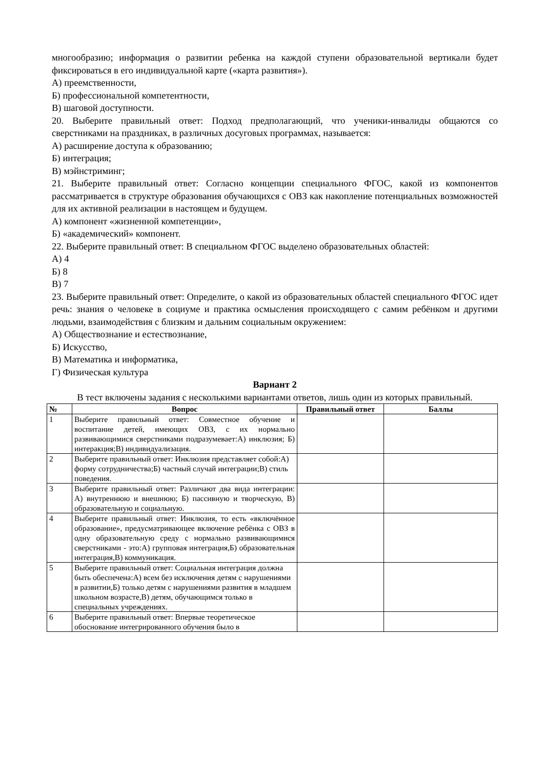многообразию; информация о развитии ребенка на каждой ступени образовательной вертикали будет фиксироваться в его индивидуальной карте («карта развития»).
А) преемственности,
Б) профессиональной компетентности,
В) шаговой доступности.
20. Выберите правильный ответ: Подход предполагающий, что ученики-инвалиды общаются со сверстниками на праздниках, в различных досуговых программах, называется:
А) расширение доступа к образованию;
Б) интеграция;
В) мэйнстриминг;
21. Выберите правильный ответ: Согласно концепции специального ФГОС, какой из компонентов рассматривается в структуре образования обучающихся с ОВЗ как накопление потенциальных возможностей для их активной реализации в настоящем и будущем.
А) компонент «жизненной компетенции»,
Б) «академический» компонент.
22. Выберите правильный ответ: В специальном ФГОС выделено образовательных областей:
А) 4
Б) 8
В) 7
23. Выберите правильный ответ: Определите, о какой из образовательных областей специального ФГОС идет речь: знания о человеке в социуме и практика осмысления происходящего с самим ребёнком и другими людьми, взаимодействия с близким и дальним социальным окружением:
А) Обществознание и естествознание,
Б) Искусство,
В) Математика и информатика,
Г) Физическая культура
Вариант 2
В тест включены задания с несколькими вариантами ответов, лишь один из которых правильный.
| № | Вопрос | Правильный ответ | Баллы |
| --- | --- | --- | --- |
| 1 | Выберите правильный ответ: Совместное обучение и воспитание детей, имеющих ОВЗ, с их нормально развивающимися сверстниками подразумевает:А) инклюзия; Б) интеракция;В) индивидуализация. | | |
| 2 | Выберите правильный ответ: Инклюзия представляет собой:А) форму сотрудничества;Б) частный случай интеграции;В) стиль поведения. | | |
| 3 | Выберите правильный ответ: Различают два вида интеграции: А) внутреннюю и внешнюю; Б) пассивную и творческую, В) образовательную и социальную. | | |
| 4 | Выберите правильный ответ: Инклюзия, то есть «включённое образование», предусматривающее включение ребёнка с ОВЗ в одну образовательную среду с нормально развивающимися сверстниками - это:А) групповая интеграция,Б) образовательная интеграция,В) коммуникация. | | |
| 5 | Выберите правильный ответ: Социальная интеграция должна быть обеспечена:А) всем без исключения детям с нарушениями в развитии,Б) только детям с нарушениями развития в младшем школьном возрасте,В) детям, обучающимся только в специальных учреждениях. | | |
| 6 | Выберите правильный ответ: Впервые теоретическое обоснование интегрированного обучения было в | | |